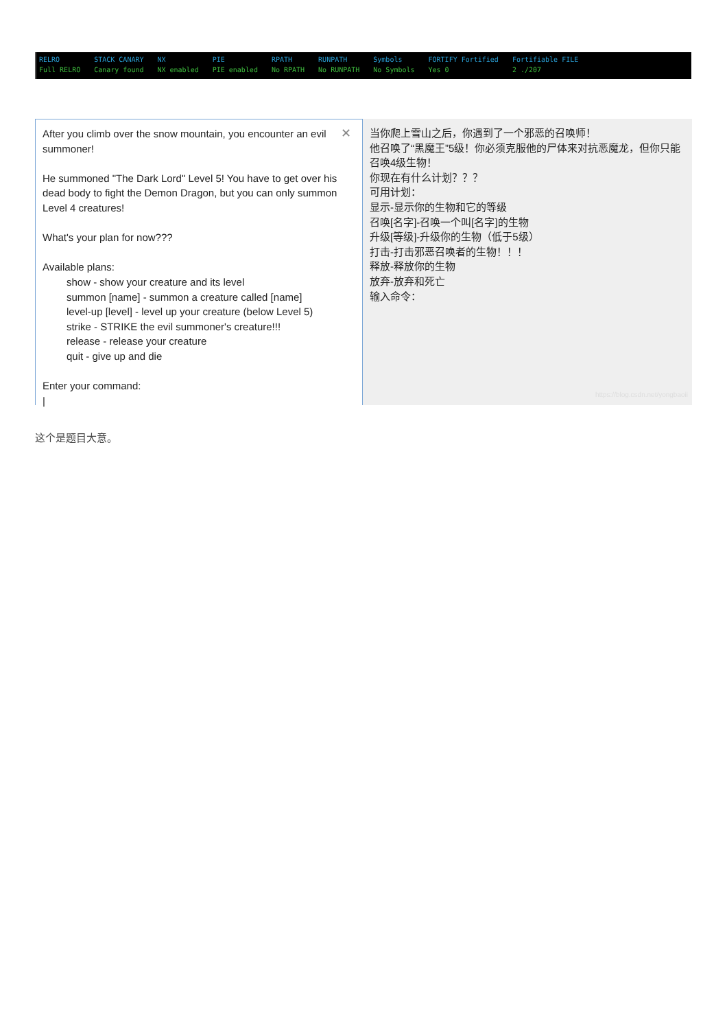| RELRO | STACK CANARY | NX | PIE | RPATH | RUNPATH | Symbols | FORTIFY Fortified | Fortifiable FILE |
| Full RELRO | Canary found | NX enabled | PIE enabled | No RPATH | No RUNPATH | No Symbols | Yes 0 | 2 ./207 |
✕
After you climb over the snow mountain, you encounter an evil summoner!
He summoned "The Dark Lord" Level 5! You have to get over his dead body to fight the Demon Dragon, but you can only summon Level 4 creatures!
What's your plan for now???
Available plans:
show - show your creature and its level
summon [name] - summon a creature called [name]
level-up [level] - level up your creature (below Level 5)
strike - STRIKE the evil summoner's creature!!!
release - release your creature
quit - give up and die
Enter your command:
|
当你爬上雪山之后，你遇到了一个邪恶的召唤师！
他召唤了“黑魔王”5级！你必须克服他的尸体来对抗恶魔龙，但你只能召唤4级生物！
你现在有什么计划？？？
可用计划：
显示-显示你的生物和它的等级
召唤[名字]-召唤一个叫[名字]的生物
升级[等级]-升级你的生物（低于5级）
打击-打击邪恶召唤者的生物！！！
释放-释放你的生物
放弃-放弃和死亡
输入命令：
https://blog.csdn.net/yongbaoii
这个是题目大意。